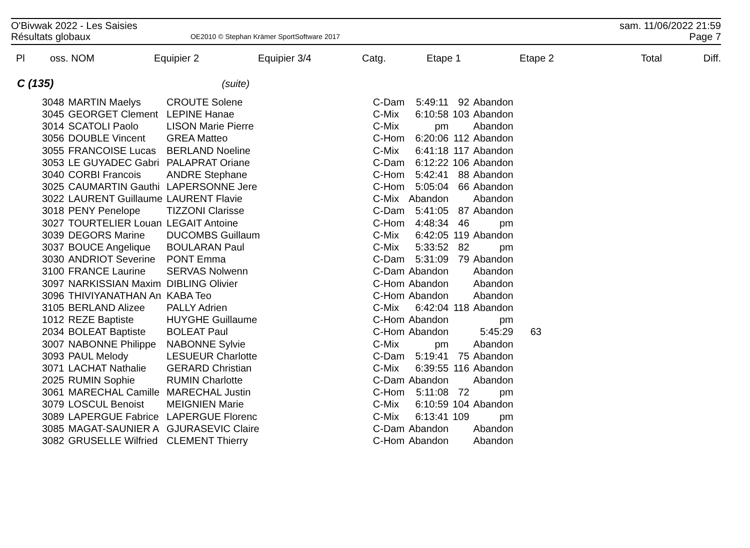O'Bivwak 2022 - Les Saisies sam. 11/06/2022 21:59
Résultats globaux OE2010 © Stephan Krämer SportSoftware 2017 Page 7
| Pl | oss. NOM | Equipier 2 | Equipier 3/4 | Catg. | Etape 1 | | Etape 2 | | Total | Diff. |
| --- | --- | --- | --- | --- | --- | --- | --- | --- | --- | --- |
C (135) (suite)
| 3048 | MARTIN Maelys | CROUTE Solene | | C-Dam | 5:49:11 | 92 | Abandon | |
| 3045 | GEORGET Clement | LEPINE Hanae | | C-Mix | 6:10:58 | 103 | Abandon | |
| 3014 | SCATOLI Paolo | LISON Marie Pierre | | C-Mix | pm | | Abandon | |
| 3056 | DOUBLE Vincent | GREA Matteo | | C-Hom | 6:20:06 | 112 | Abandon | |
| 3055 | FRANCOISE Lucas | BERLAND Noeline | | C-Mix | 6:41:18 | 117 | Abandon | |
| 3053 | LE GUYADEC Gabri | PALAPRAT Oriane | | C-Dam | 6:12:22 | 106 | Abandon | |
| 3040 | CORBI Francois | ANDRE Stephane | | C-Hom | 5:42:41 | 88 | Abandon | |
| 3025 | CAUMARTIN Gauthi | LAPERSONNE Jere | | C-Hom | 5:05:04 | 66 | Abandon | |
| 3022 | LAURENT Guillaume | LAURENT Flavie | | C-Mix | Abandon | | Abandon | |
| 3018 | PENY Penelope | TIZZONI Clarisse | | C-Dam | 5:41:05 | 87 | Abandon | |
| 3027 | TOURTELIER Louan | LEGAIT Antoine | | C-Hom | 4:48:34 | 46 | pm | |
| 3039 | DEGORS Marine | DUCOMBS Guillaum | | C-Mix | 6:42:05 | 119 | Abandon | |
| 3037 | BOUCE Angelique | BOULARAN Paul | | C-Mix | 5:33:52 | 82 | pm | |
| 3030 | ANDRIOT Severine | PONT Emma | | C-Dam | 5:31:09 | 79 | Abandon | |
| 3100 | FRANCE Laurine | SERVAS Nolwenn | | C-Dam | Abandon | | Abandon | |
| 3097 | NARKISSIAN Maxim | DIBLING Olivier | | C-Hom | Abandon | | Abandon | |
| 3096 | THIVIYANATHAN An | KABA Teo | | C-Hom | Abandon | | Abandon | |
| 3105 | BERLAND Alizee | PALLY Adrien | | C-Mix | 6:42:04 | 118 | Abandon | |
| 1012 | REZE Baptiste | HUYGHE Guillaume | | C-Hom | Abandon | | pm | |
| 2034 | BOLEAT Baptiste | BOLEAT Paul | | C-Hom | Abandon | | 5:45:29 | 63 |
| 3007 | NABONNE Philippe | NABONNE Sylvie | | C-Mix | pm | | Abandon | |
| 3093 | PAUL Melody | LESUEUR Charlotte | | C-Dam | 5:19:41 | 75 | Abandon | |
| 3071 | LACHAT Nathalie | GERARD Christian | | C-Mix | 6:39:55 | 116 | Abandon | |
| 2025 | RUMIN Sophie | RUMIN Charlotte | | C-Dam | Abandon | | Abandon | |
| 3061 | MARECHAL Camille | MARECHAL Justin | | C-Hom | 5:11:08 | 72 | pm | |
| 3079 | LOSCUL Benoist | MEIGNIEN Marie | | C-Mix | 6:10:59 | 104 | Abandon | |
| 3089 | LAPERGUE Fabrice | LAPERGUE Florenc | | C-Mix | 6:13:41 | 109 | pm | |
| 3085 | MAGAT-SAUNIER A | GJURASEVIC Claire | | C-Dam | Abandon | | Abandon | |
| 3082 | GRUSELLE Wilfried | CLEMENT Thierry | | C-Hom | Abandon | | Abandon | |